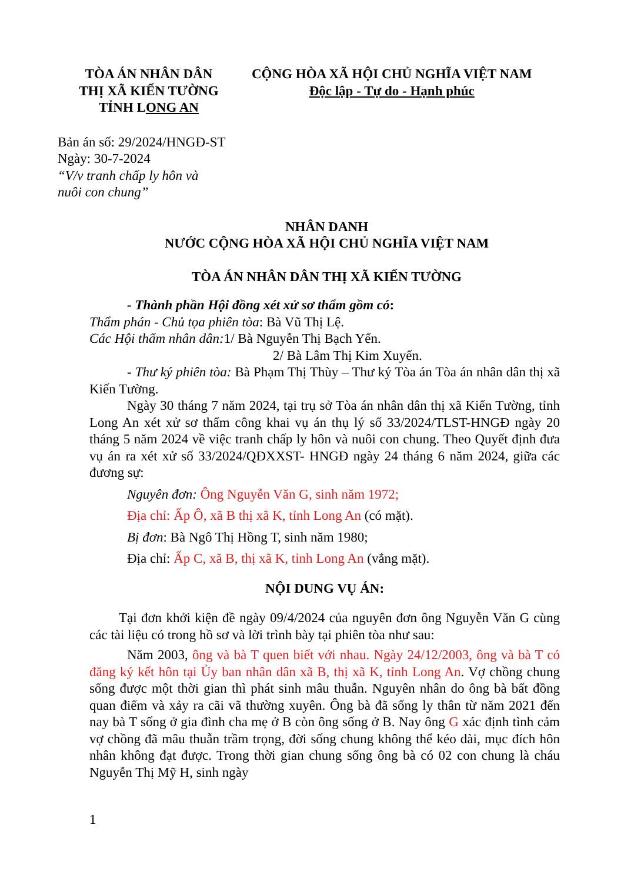TÒA ÁN NHÂN DÂN
THỊ XÃ KIẾN TƯỜNG
TỈNH LONG AN
CỘNG HÒA XÃ HỘI CHỦ NGHĨA VIỆT NAM
Độc lập - Tự do - Hạnh phúc
Bản án số: 29/2024/HNGĐ-ST
Ngày: 30-7-2024
“V/v tranh chấp ly hôn và
nuôi con chung”
NHÂN DANH
NƯỚC CỘNG HÒA XÃ HỘI CHỦ NGHĨA VIỆT NAM
TÒA ÁN NHÂN DÂN THỊ XÃ KIẾN TƯỜNG
- Thành phần Hội đồng xét xử sơ thẩm gồm có:
Thẩm phán - Chủ tọa phiên tòa: Bà Vũ Thị Lệ.
Các Hội thẩm nhân dân: 1/ Bà Nguyễn Thị Bạch Yến.
2/ Bà Lâm Thị Kim Xuyến.
- Thư ký phiên tòa: Bà Phạm Thị Thùy – Thư ký Tòa án Tòa án nhân dân thị xã Kiến Tường.
Ngày 30 tháng 7 năm 2024, tại trụ sở Tòa án nhân dân thị xã Kiến Tường, tỉnh Long An xét xử sơ thẩm công khai vụ án thụ lý số 33/2024/TLST-HNGĐ ngày 20 tháng 5 năm 2024 về việc tranh chấp ly hôn và nuôi con chung. Theo Quyết định đưa vụ án ra xét xử số 33/2024/QĐXXST- HNGĐ ngày 24 tháng 6 năm 2024, giữa các đương sự:
Nguyên đơn: Ông Nguyễn Văn G, sinh năm 1972;
Địa chỉ: Ấp Ô, xã B thị xã K, tỉnh Long An (có mặt).
Bị đơn: Bà Ngô Thị Hồng T, sinh năm 1980;
Địa chỉ: Ấp C, xã B, thị xã K, tỉnh Long An (vắng mặt).
NỘI DUNG VỤ ÁN:
Tại đơn khởi kiện đề ngày 09/4/2024 của nguyên đơn ông Nguyễn Văn G cùng các tài liệu có trong hồ sơ và lời trình bày tại phiên tòa như sau:
Năm 2003, ông và bà T quen biết với nhau. Ngày 24/12/2003, ông và bà T có đăng ký kết hôn tại Ủy ban nhân dân xã B, thị xã K, tỉnh Long An. Vợ chồng chung sống được một thời gian thì phát sinh mâu thuẫn. Nguyên nhân do ông bà bất đồng quan điểm và xảy ra cãi vã thường xuyên. Ông bà đã sống ly thân từ năm 2021 đến nay bà T sống ở gia đình cha mẹ ở B còn ông sống ở B. Nay ông G xác định tình cảm vợ chồng đã mâu thuẫn trầm trọng, đời sống chung không thể kéo dài, mục đích hôn nhân không đạt được. Trong thời gian chung sống ông bà có 02 con chung là cháu Nguyễn Thị Mỹ H, sinh ngày
1